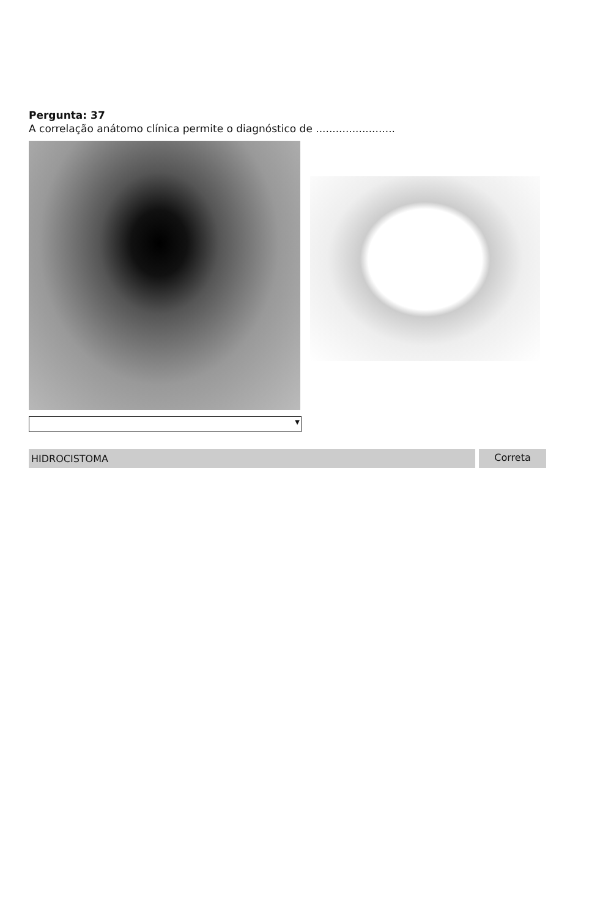Pergunta: 37
A correlação anátomo clínica permite o diagnóstico de ........................
▼
HIDROCISTOMA Correta